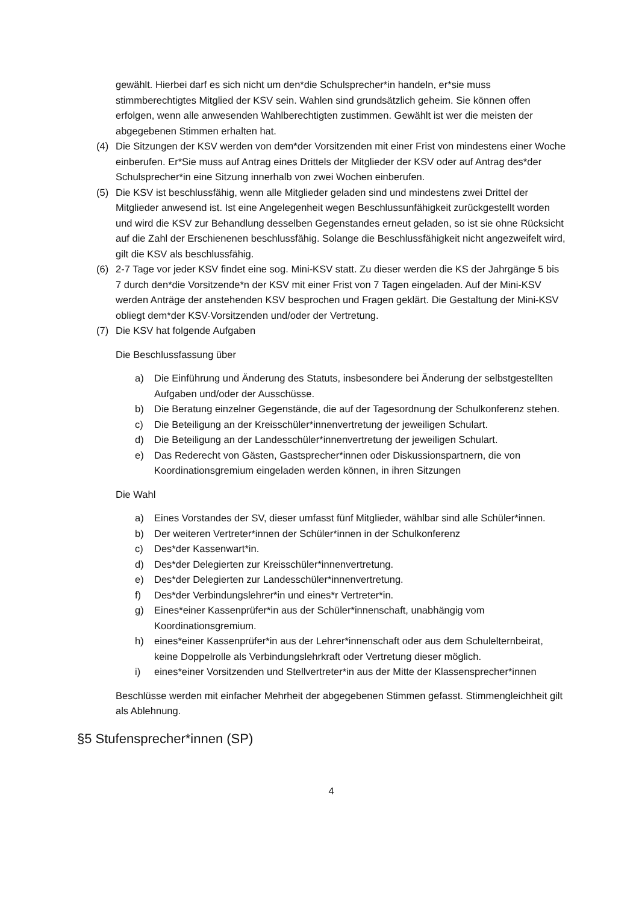gewählt. Hierbei darf es sich nicht um den*die Schulsprecher*in handeln, er*sie muss stimmberechtigtes Mitglied der KSV sein. Wahlen sind grundsätzlich geheim. Sie können offen erfolgen, wenn alle anwesenden Wahlberechtigten zustimmen. Gewählt ist wer die meisten der abgegebenen Stimmen erhalten hat.
(4) Die Sitzungen der KSV werden von dem*der Vorsitzenden mit einer Frist von mindestens einer Woche einberufen. Er*Sie muss auf Antrag eines Drittels der Mitglieder der KSV oder auf Antrag des*der Schulsprecher*in eine Sitzung innerhalb von zwei Wochen einberufen.
(5) Die KSV ist beschlussfähig, wenn alle Mitglieder geladen sind und mindestens zwei Drittel der Mitglieder anwesend ist. Ist eine Angelegenheit wegen Beschlussunfähigkeit zurückgestellt worden und wird die KSV zur Behandlung desselben Gegenstandes erneut geladen, so ist sie ohne Rücksicht auf die Zahl der Erschienenen beschlussfähig. Solange die Beschlussfähigkeit nicht angezweifelt wird, gilt die KSV als beschlussfähig.
(6) 2-7 Tage vor jeder KSV findet eine sog. Mini-KSV statt. Zu dieser werden die KS der Jahrgänge 5 bis 7 durch den*die Vorsitzende*n der KSV mit einer Frist von 7 Tagen eingeladen. Auf der Mini-KSV werden Anträge der anstehenden KSV besprochen und Fragen geklärt. Die Gestaltung der Mini-KSV obliegt dem*der KSV-Vorsitzenden und/oder der Vertretung.
(7) Die KSV hat folgende Aufgaben
Die Beschlussfassung über
a) Die Einführung und Änderung des Statuts, insbesondere bei Änderung der selbstgestellten Aufgaben und/oder der Ausschüsse.
b) Die Beratung einzelner Gegenstände, die auf der Tagesordnung der Schulkonferenz stehen.
c) Die Beteiligung an der Kreisschüler*innenvertretung der jeweiligen Schulart.
d) Die Beteiligung an der Landesschüler*innenvertretung der jeweiligen Schulart.
e) Das Rederecht von Gästen, Gastsprecher*innen oder Diskussionspartnern, die von Koordinationsgremium eingeladen werden können, in ihren Sitzungen
Die Wahl
a) Eines Vorstandes der SV, dieser umfasst fünf Mitglieder, wählbar sind alle Schüler*innen.
b) Der weiteren Vertreter*innen der Schüler*innen in der Schulkonferenz
c) Des*der Kassenwart*in.
d) Des*der Delegierten zur Kreisschüler*innenvertretung.
e) Des*der Delegierten zur Landesschüler*innenvertretung.
f) Des*der Verbindungslehrer*in und eines*r Vertreter*in.
g) Eines*einer Kassenprüfer*in aus der Schüler*innenschaft, unabhängig vom Koordinationsgremium.
h) eines*einer Kassenprüfer*in aus der Lehrer*innenschaft oder aus dem Schulelternbeirat, keine Doppelrolle als Verbindungslehrkraft oder Vertretung dieser möglich.
i) eines*einer Vorsitzenden und Stellvertreter*in aus der Mitte der Klassensprecher*innen
Beschlüsse werden mit einfacher Mehrheit der abgegebenen Stimmen gefasst. Stimmengleichheit gilt als Ablehnung.
§5 Stufensprecher*innen (SP)
4